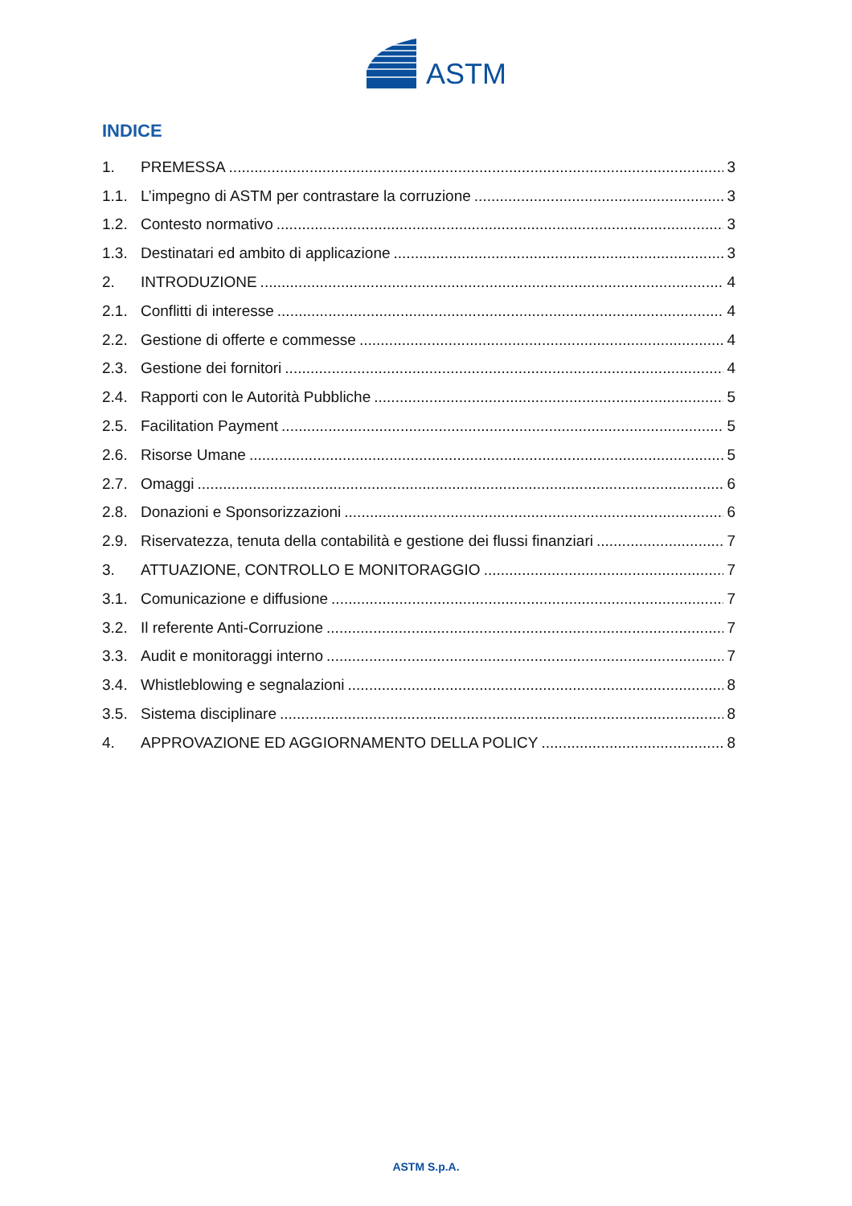ASTM
INDICE
1. PREMESSA 3
1.1. L’impegno di ASTM per contrastare la corruzione 3
1.2. Contesto normativo 3
1.3. Destinatari ed ambito di applicazione 3
2. INTRODUZIONE 4
2.1. Conflitti di interesse 4
2.2. Gestione di offerte e commesse 4
2.3. Gestione dei fornitori 4
2.4. Rapporti con le Autorità Pubbliche 5
2.5. Facilitation Payment 5
2.6. Risorse Umane 5
2.7. Omaggi 6
2.8. Donazioni e Sponsorizzazioni 6
2.9. Riservatezza, tenuta della contabilità e gestione dei flussi finanziari 7
3. ATTUAZIONE, CONTROLLO E MONITORAGGIO 7
3.1. Comunicazione e diffusione 7
3.2. Il referente Anti-Corruzione 7
3.3. Audit e monitoraggi interno 7
3.4. Whistleblowing e segnalazioni 8
3.5. Sistema disciplinare 8
4. APPROVAZIONE ED AGGIORNAMENTO DELLA POLICY 8
ASTM S.p.A.